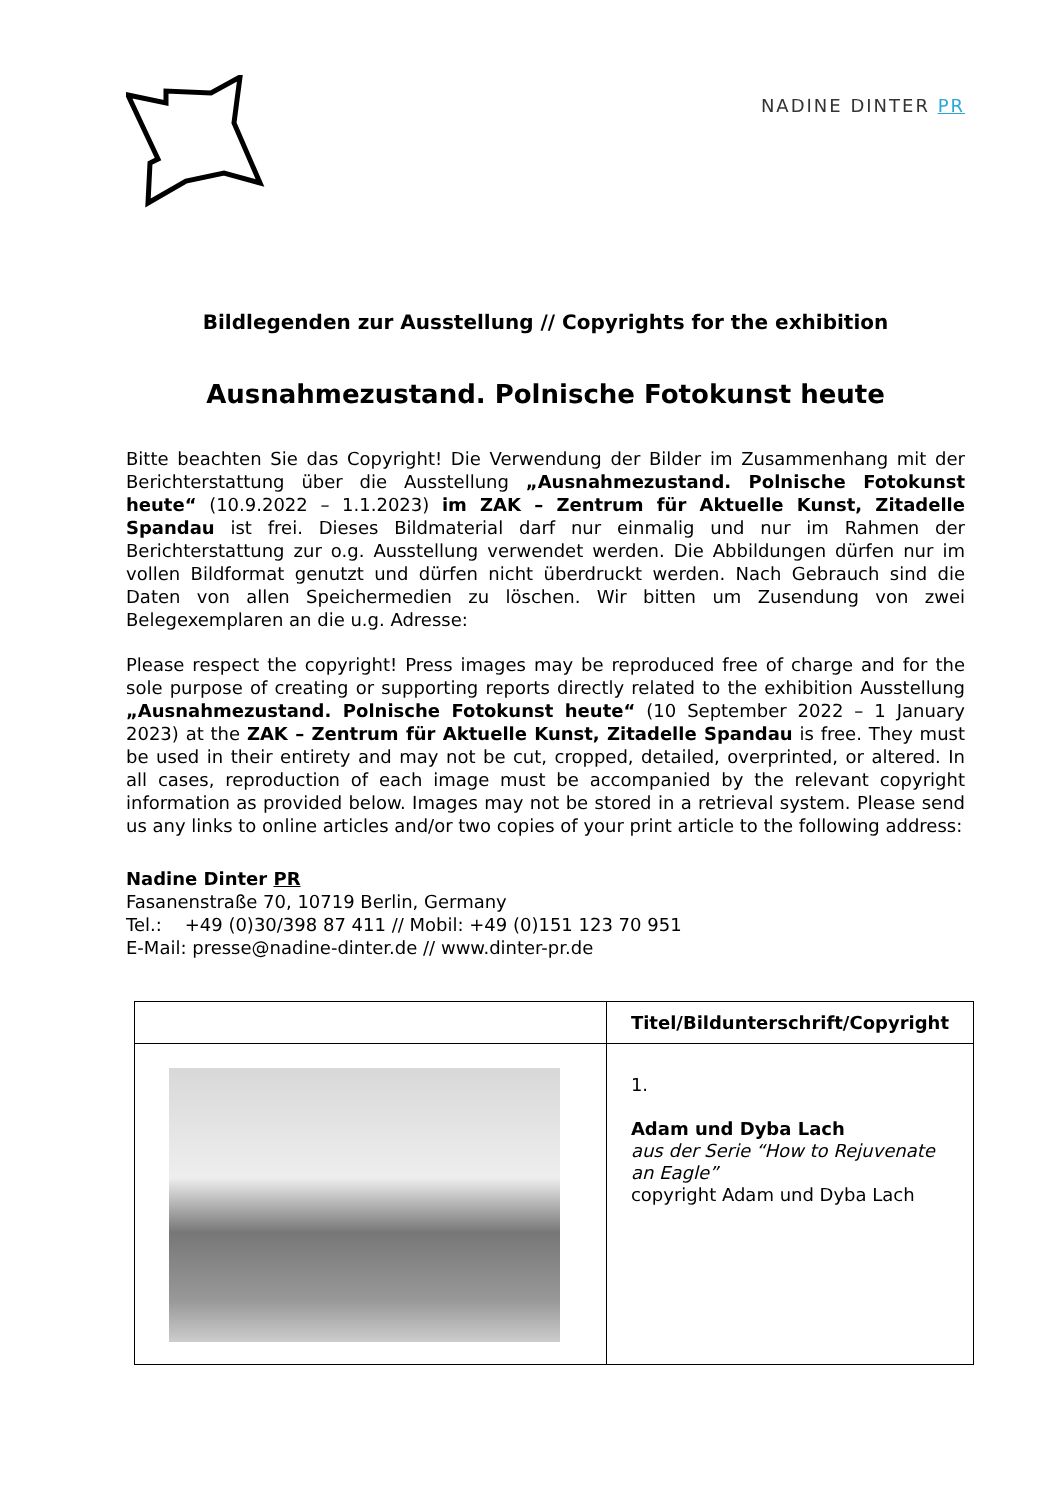NADINE DINTER PR
Bildlegenden zur Ausstellung // Copyrights for the exhibition
Ausnahmezustand. Polnische Fotokunst heute
Bitte beachten Sie das Copyright! Die Verwendung der Bilder im Zusammenhang mit der Berichterstattung über die Ausstellung „Ausnahmezustand. Polnische Fotokunst heute“ (10.9.2022 – 1.1.2023) im ZAK – Zentrum für Aktuelle Kunst, Zitadelle Spandau ist frei. Dieses Bildmaterial darf nur einmalig und nur im Rahmen der Berichterstattung zur o.g. Ausstellung verwendet werden. Die Abbildungen dürfen nur im vollen Bildformat genutzt und dürfen nicht überdruckt werden. Nach Gebrauch sind die Daten von allen Speichermedien zu löschen. Wir bitten um Zusendung von zwei Belegexemplaren an die u.g. Adresse:
Please respect the copyright! Press images may be reproduced free of charge and for the sole purpose of creating or supporting reports directly related to the exhibition Ausstellung „Ausnahmezustand. Polnische Fotokunst heute“ (10 September 2022 – 1 January 2023) at the ZAK – Zentrum für Aktuelle Kunst, Zitadelle Spandau is free. They must be used in their entirety and may not be cut, cropped, detailed, overprinted, or altered. In all cases, reproduction of each image must be accompanied by the relevant copyright information as provided below. Images may not be stored in a retrieval system. Please send us any links to online articles and/or two copies of your print article to the following address:
Nadine Dinter PR
Fasanenstraße 70, 10719 Berlin, Germany
Tel.: +49 (0)30/398 87 411 // Mobil: +49 (0)151 123 70 951
E-Mail: presse@nadine-dinter.de // www.dinter-pr.de
| | Titel/Bildunterschrift/Copyright |
| --- | --- |
| | 1. Adam und Dyba Lach aus der Serie “How to Rejuvenate an Eagle” copyright Adam und Dyba Lach |